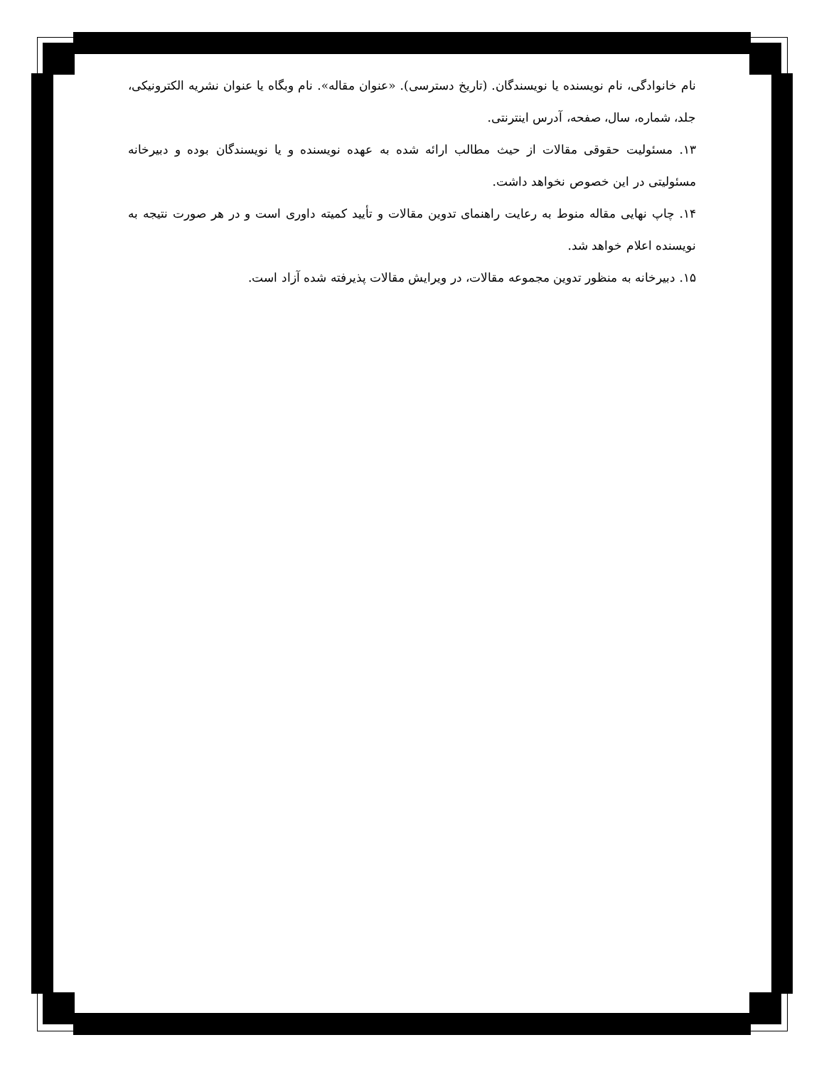نام خانوادگی، نام نویسنده یا نویسندگان. (تاریخ دسترسی). «عنوان مقاله». نام وبگاه یا عنوان نشریه الکترونیکی، جلد، شماره، سال، صفحه، آدرس اینترنتی.
۱۳. مسئولیت حقوقی مقالات از حیث مطالب ارائه شده به عهده نویسنده و یا نویسندگان بوده و دبیرخانه مسئولیتی در این خصوص نخواهد داشت.
۱۴. چاپ نهایی مقاله منوط به رعایت راهنمای تدوین مقالات و تأیید کمیته داوری است و در هر صورت نتیجه به نویسنده اعلام خواهد شد.
۱۵. دبیرخانه به منظور تدوین مجموعه مقالات، در ویرایش مقالات پذیرفته شده آزاد است.